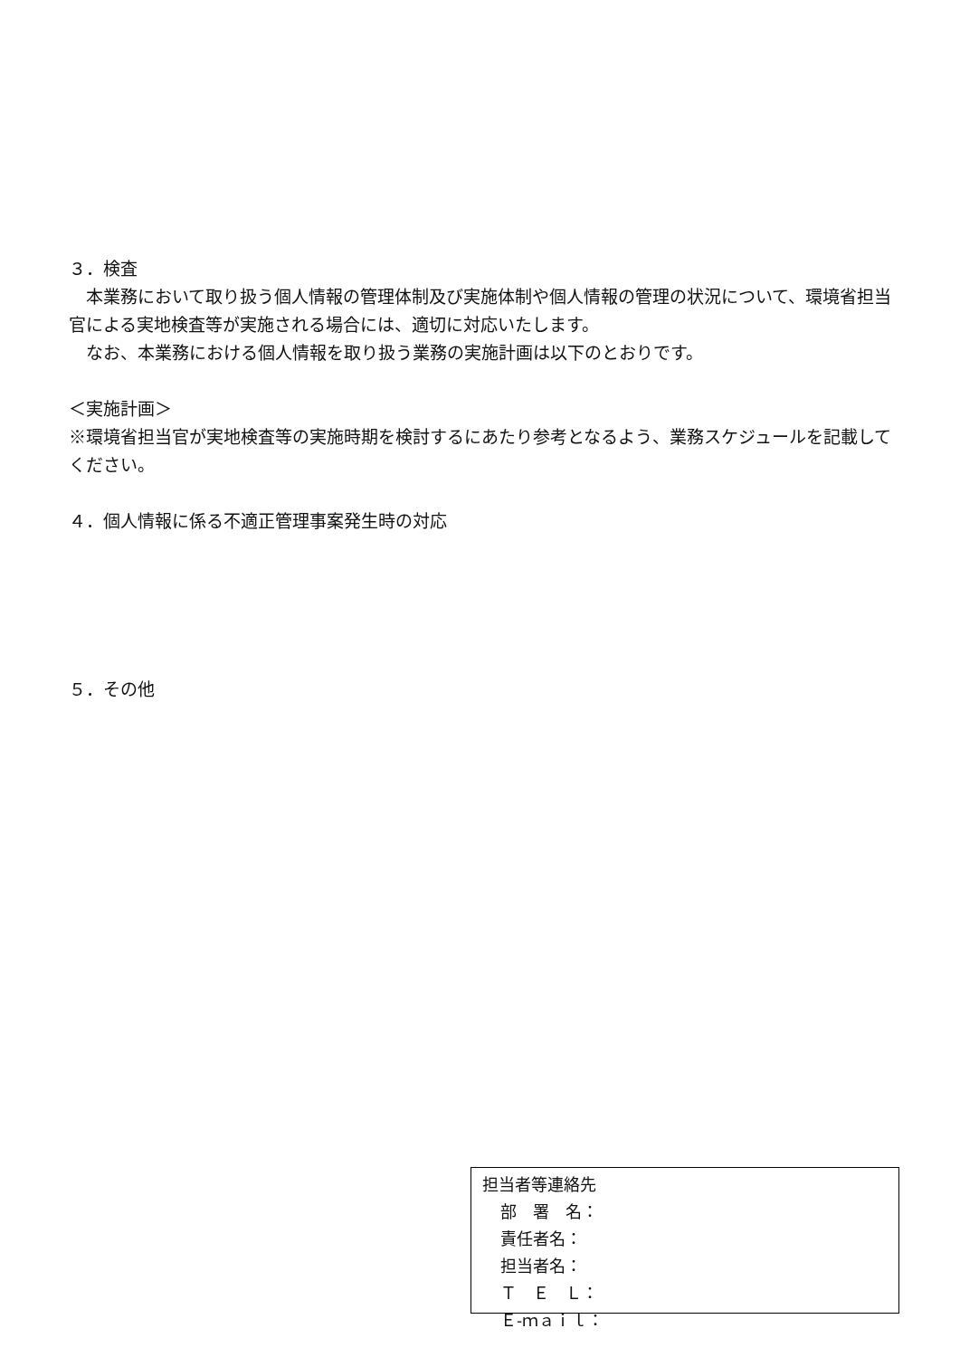３．検査
　本業務において取り扱う個人情報の管理体制及び実施体制や個人情報の管理の状況について、環境省担当官による実地検査等が実施される場合には、適切に対応いたします。
　なお、本業務における個人情報を取り扱う業務の実施計画は以下のとおりです。
＜実施計画＞
※環境省担当官が実地検査等の実施時期を検討するにあたり参考となるよう、業務スケジュールを記載してください。
４．個人情報に係る不適正管理事案発生時の対応
５．その他
担当者等連絡先
部　署　名：
責任者名：
担当者名：
Ｔ　Ｅ　Ｌ：
Ｅ-ｍａｉｌ：